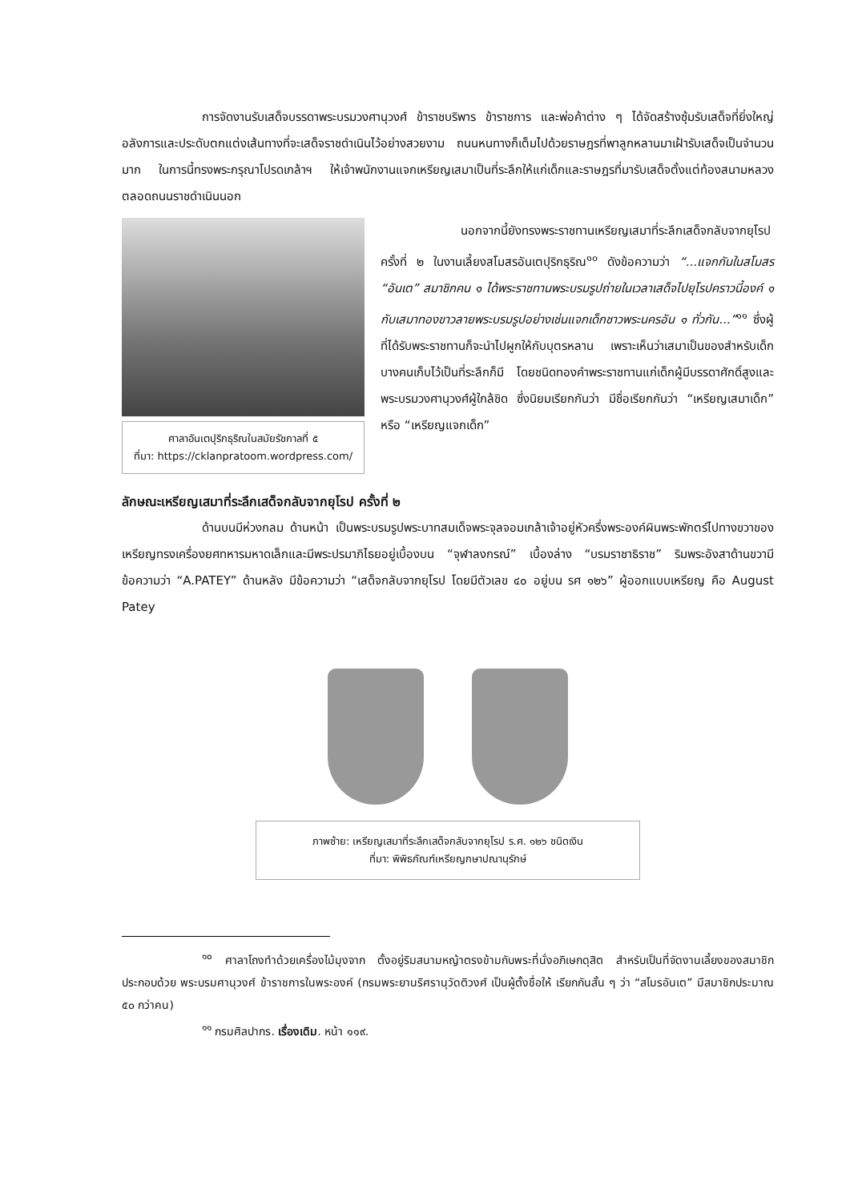การจัดงานรับเสด็จบรรดาพระบรมวงศานุวงศ์ ข้าราชบริพาร ข้าราชการ และพ่อค้าต่าง ๆ ได้จัดสร้างซุ้มรับเสด็จที่ยิ่งใหญ่อลังการและประดับตกแต่งเส้นทางที่จะเสด็จราชดำเนินไว้อย่างสวยงาม ถนนหนทางก็เต็มไปด้วยราษฎรที่พาลูกหลานมาเฝ้ารับเสด็จเป็นจำนวนมาก ในการนี้ทรงพระกรุณาโปรดเกล้าฯ ให้เจ้าพนักงานแจกเหรียญเสมาเป็นที่ระลึกให้แก่เด็กและราษฎรที่มารับเสด็จตั้งแต่ท้องสนามหลวงตลอดถนนราชดำเนินนอก
ศาลาอันเตปุริกธุริณในสมัยรัชกาลที่ ๕
ที่มา: https://cklanpratoom.wordpress.com/
นอกจากนี้ยังทรงพระราชทานเหรียญเสมาที่ระลึกเสด็จกลับจากยุโรป ครั้งที่ ๒ ในงานเลี้ยงสโมสรอันเตปุริกธุริณ<sup>๑๐</sup> ดังข้อความว่า “...แจกกันในสโมสร “อันเต” สมาชิกคน ๑ ได้พระราชทานพระบรมรูปถ่ายในเวลาเสด็จไปยุโรปคราวนี้องค์ ๑ กับเสมาทองขาวลายพระบรมรูปอย่างเช่นแจกเด็กชาวพระนครอัน ๑ ทั่วกัน...”<sup>๑๑</sup> ซึ่งผู้ที่ได้รับพระราชทานก็จะนำไปผูกให้กับบุตรหลาน เพราะเห็นว่าเสมาเป็นของสำหรับเด็ก บางคนเก็บไว้เป็นที่ระลึกก็มี โดยชนิดทองคำพระราชทานแก่เด็กผู้มีบรรดาศักดิ์สูงและพระบรมวงศานุวงศ์ผู้ใกล้ชิด ซึ่งนิยมเรียกกันว่า มีชื่อเรียกกันว่า “เหรียญเสมาเด็ก” หรือ “เหรียญแจกเด็ก”
ลักษณะเหรียญเสมาที่ระลึกเสด็จกลับจากยุโรป ครั้งที่ ๒
ด้านบนมีห่วงกลม ด้านหน้า เป็นพระบรมรูปพระบาทสมเด็จพระจุลจอมเกล้าเจ้าอยู่หัวครึ่งพระองค์ผินพระพักตร์ไปทางขวาของเหรียญทรงเครื่องยศทหารมหาดเล็กและมีพระปรมาภิไธยอยู่เบื้องบน “จุฬาลงกรณ์” เบื้องล่าง “บรมราชาธิราช” ริมพระอังสาด้านขวามีข้อความว่า “A.PATEY” ด้านหลัง มีข้อความว่า “เสด็จกลับจากยุโรป โดยมีตัวเลข ๔๐ อยู่บน รศ ๑๒๖” ผู้ออกแบบเหรียญ คือ August Patey
ภาพซ้าย: เหรียญเสมาที่ระลึกเสด็จกลับจากยุโรป ร.ศ. ๑๒๖ ชนิดเงิน
ที่มา: พิพิธภัณฑ์เหรียญกษาปณานุรักษ์
<sup>๑๐</sup> ศาลาโถงทำด้วยเครื่องไม้มุงจาก ตั้งอยู่ริมสนามหญ้าตรงข้ามกับพระที่นั่งอภิเษกดุสิต สำหรับเป็นที่จัดงานเลี้ยงของสมาชิก ประกอบด้วย พระบรมศานุวงศ์ ข้าราชการในพระองค์ (กรมพระยานริศรานุวัดติวงศ์ เป็นผู้ตั้งชื่อให้ เรียกกันสั้น ๆ ว่า “สโมรอันเต” มีสมาชิกประมาณ ๕๐ กว่าคน)
<sup>๑๑</sup> กรมศิลปากร. เรื่องเดิม. หน้า ๑๑๙.